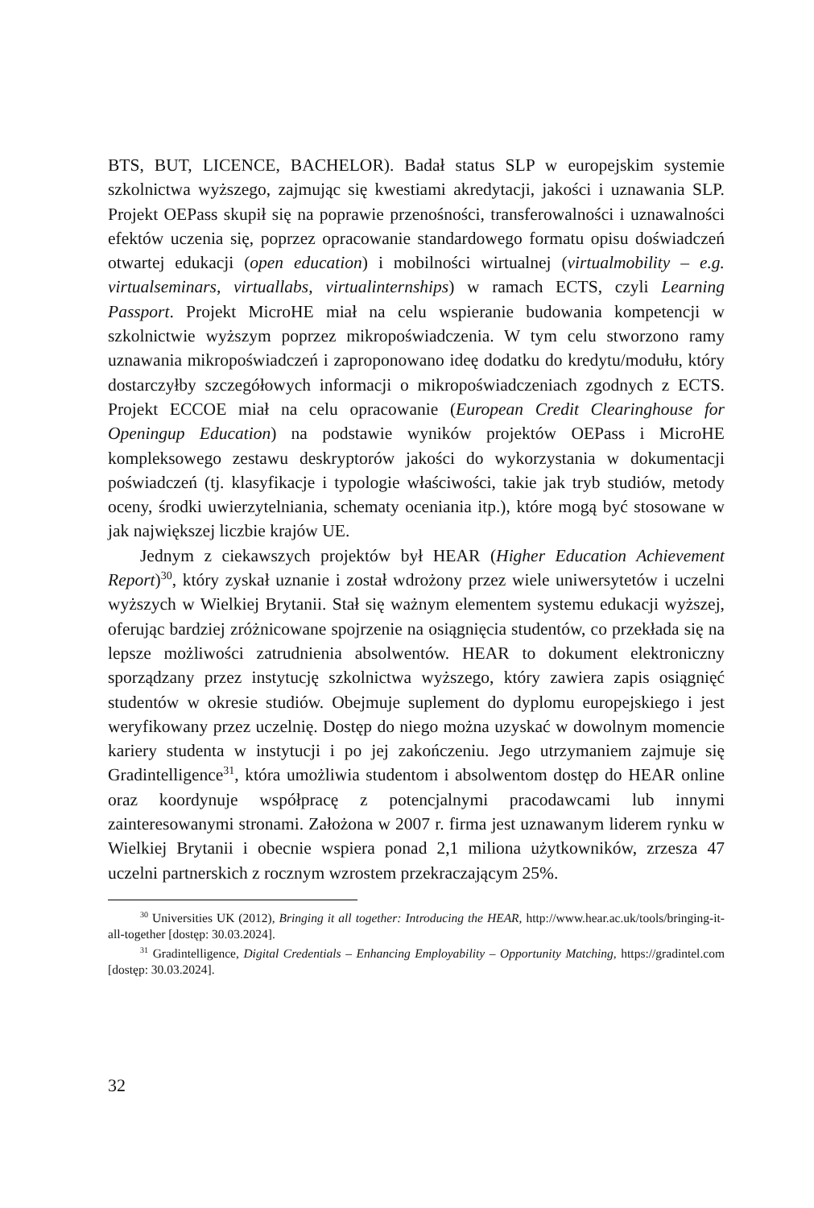BTS, BUT, LICENCE, BACHELOR). Badał status SLP w europejskim systemie szkolnictwa wyższego, zajmując się kwestiami akredytacji, jakości i uznawania SLP. Projekt OEPass skupił się na poprawie przenośności, transferowalności i uznawalności efektów uczenia się, poprzez opracowanie standardowego formatu opisu doświadczeń otwartej edukacji (open education) i mobilności wirtualnej (virtualmobility – e.g. virtualseminars, virtuallabs, virtualinternships) w ramach ECTS, czyli Learning Passport. Projekt MicroHE miał na celu wspieranie budowania kompetencji w szkolnictwie wyższym poprzez mikropoświadczenia. W tym celu stworzono ramy uznawania mikropoświadczeń i zaproponowano ideę dodatku do kredytu/modułu, który dostarczyłby szczegółowych informacji o mikropoświadczeniach zgodnych z ECTS. Projekt ECCOE miał na celu opracowanie (European Credit Clearinghouse for Openingup Education) na podstawie wyników projektów OEPass i MicroHE kompleksowego zestawu deskryptorów jakości do wykorzystania w dokumentacji poświadczeń (tj. klasyfikacje i typologie właściwości, takie jak tryb studiów, metody oceny, środki uwierzytelniania, schematy oceniania itp.), które mogą być stosowane w jak największej liczbie krajów UE.
Jednym z ciekawszych projektów był HEAR (Higher Education Achievement Report)<sup>30</sup>, który zyskał uznanie i został wdrożony przez wiele uniwersytetów i uczelni wyższych w Wielkiej Brytanii. Stał się ważnym elementem systemu edukacji wyższej, oferując bardziej zróżnicowane spojrzenie na osiągnięcia studentów, co przekłada się na lepsze możliwości zatrudnienia absolwentów. HEAR to dokument elektroniczny sporządzany przez instytucję szkolnictwa wyższego, który zawiera zapis osiągnięć studentów w okresie studiów. Obejmuje suplement do dyplomu europejskiego i jest weryfikowany przez uczelnię. Dostęp do niego można uzyskać w dowolnym momencie kariery studenta w instytucji i po jej zakończeniu. Jego utrzymaniem zajmuje się Gradintelligence<sup>31</sup>, która umożliwia studentom i absolwentom dostęp do HEAR online oraz koordynuje współpracę z potencjalnymi pracodawcami lub innymi zainteresowanymi stronami. Założona w 2007 r. firma jest uznawanym liderem rynku w Wielkiej Brytanii i obecnie wspiera ponad 2,1 miliona użytkowników, zrzesza 47 uczelni partnerskich z rocznym wzrostem przekraczającym 25%.
<sup>30</sup> Universities UK (2012), Bringing it all together: Introducing the HEAR, http://www.hear.ac.uk/tools/bringing-it-all-together [dostęp: 30.03.2024].
<sup>31</sup> Gradintelligence, Digital Credentials – Enhancing Employability – Opportunity Matching, https://gradintel.com [dostęp: 30.03.2024].
32